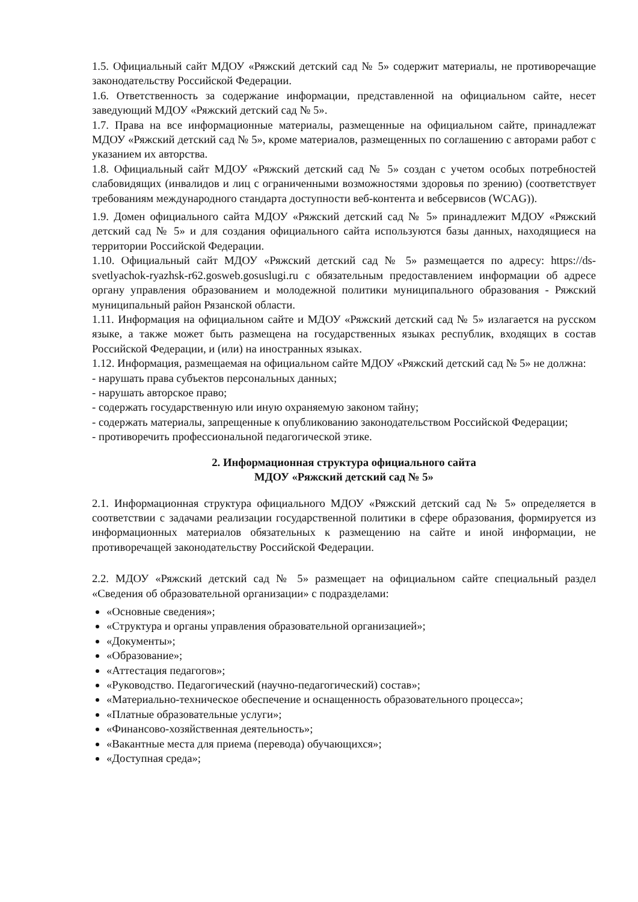1.5. Официальный сайт МДОУ «Ряжский детский сад № 5» содержит материалы, не противоречащие законодательству Российской Федерации.
1.6. Ответственность за содержание информации, представленной на официальном сайте, несет заведующий МДОУ «Ряжский детский сад № 5».
1.7. Права на все информационные материалы, размещенные на официальном сайте, принадлежат МДОУ «Ряжский детский сад № 5», кроме материалов, размещенных по соглашению с авторами работ с указанием их авторства.
1.8. Официальный сайт МДОУ «Ряжский детский сад № 5» создан с учетом особых потребностей слабовидящих (инвалидов и лиц с ограниченными возможностями здоровья по зрению) (соответствует требованиям международного стандарта доступности веб-контента и вебсервисов (WCAG)).
1.9. Домен официального сайта МДОУ «Ряжский детский сад № 5» принадлежит МДОУ «Ряжский детский сад № 5» и для создания официального сайта используются базы данных, находящиеся на территории Российской Федерации.
1.10. Официальный сайт МДОУ «Ряжский детский сад № 5» размещается по адресу: https://ds-svetlyachok-ryazhsk-r62.gosweb.gosuslugi.ru с обязательным предоставлением информации об адресе органу управления образованием и молодежной политики муниципального образования - Ряжский муниципальный район Рязанской области.
1.11. Информация на официальном сайте и МДОУ «Ряжский детский сад № 5» излагается на русском языке, а также может быть размещена на государственных языках республик, входящих в состав Российской Федерации, и (или) на иностранных языках.
1.12. Информация, размещаемая на официальном сайте МДОУ «Ряжский детский сад № 5» не должна:
- нарушать права субъектов персональных данных;
- нарушать авторское право;
- содержать государственную или иную охраняемую законом тайну;
- содержать материалы, запрещенные к опубликованию законодательством Российской Федерации;
- противоречить профессиональной педагогической этике.
2. Информационная структура официального сайта
МДОУ «Ряжский детский сад № 5»
2.1. Информационная структура официального МДОУ «Ряжский детский сад № 5» определяется в соответствии с задачами реализации государственной политики в сфере образования, формируется из информационных материалов обязательных к размещению на сайте и иной информации, не противоречащей законодательству Российской Федерации.
2.2. МДОУ «Ряжский детский сад № 5» размещает на официальном сайте специальный раздел «Сведения об образовательной организации» с подразделами:
«Основные сведения»;
«Структура и органы управления образовательной организацией»;
«Документы»;
«Образование»;
«Аттестация педагогов»;
«Руководство. Педагогический (научно-педагогический) состав»;
«Материально-техническое обеспечение и оснащенность образовательного процесса»;
«Платные образовательные услуги»;
«Финансово-хозяйственная деятельность»;
«Вакантные места для приема (перевода) обучающихся»;
«Доступная среда»;